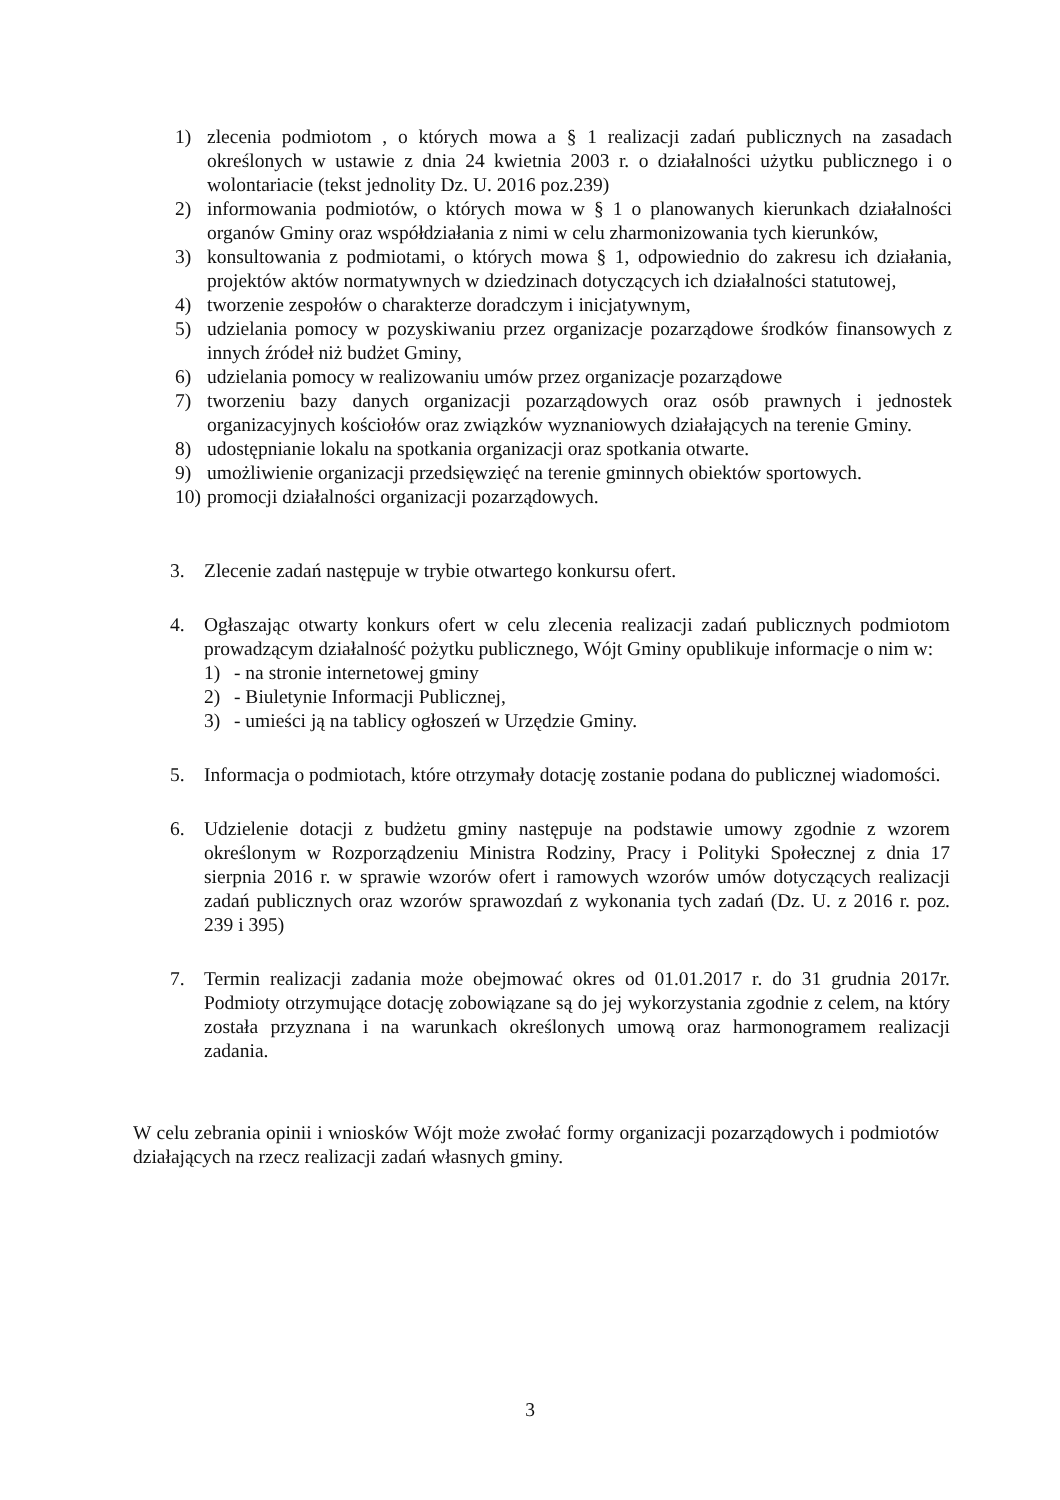1) zlecenia podmiotom , o których mowa a § 1 realizacji zadań publicznych na zasadach określonych w ustawie z dnia 24 kwietnia 2003 r. o działalności użytku publicznego i o wolontariacie (tekst jednolity Dz. U. 2016 poz.239)
2) informowania podmiotów, o których mowa w § 1 o planowanych kierunkach działalności organów Gminy oraz współdziałania z nimi w celu zharmonizowania tych kierunków,
3) konsultowania z podmiotami, o których mowa § 1, odpowiednio do zakresu ich działania, projektów aktów normatywnych w dziedzinach dotyczących ich działalności statutowej,
4) tworzenie zespołów o charakterze doradczym i inicjatywnym,
5) udzielania pomocy w pozyskiwaniu przez organizacje pozarządowe środków finansowych z innych źródeł niż budżet Gminy,
6) udzielania pomocy w realizowaniu umów przez organizacje pozarządowe
7) tworzeniu bazy danych organizacji pozarządowych oraz osób prawnych i jednostek organizacyjnych kościołów oraz związków wyznaniowych działających na terenie Gminy.
8) udostępnianie lokalu na spotkania organizacji oraz spotkania otwarte.
9) umożliwienie organizacji przedsięwzięć na terenie gminnych obiektów sportowych.
10) promocji działalności organizacji pozarządowych.
3. Zlecenie zadań następuje w trybie otwartego konkursu ofert.
4. Ogłaszając otwarty konkurs ofert w celu zlecenia realizacji zadań publicznych podmiotom prowadzącym działalność pożytku publicznego, Wójt Gminy opublikuje informacje o nim w:
1) - na stronie internetowej gminy
2) - Biuletynie Informacji Publicznej,
3) - umieści ją na tablicy ogłoszeń w Urzędzie Gminy.
5. Informacja o podmiotach, które otrzymały dotację zostanie podana do publicznej wiadomości.
6. Udzielenie dotacji z budżetu gminy następuje na podstawie umowy zgodnie z wzorem określonym w Rozporządzeniu Ministra Rodziny, Pracy i Polityki Społecznej z dnia 17 sierpnia 2016 r. w sprawie wzorów ofert i ramowych wzorów umów dotyczących realizacji zadań publicznych oraz wzorów sprawozdań z wykonania tych zadań (Dz. U. z 2016 r. poz. 239 i 395)
7. Termin realizacji zadania może obejmować okres od 01.01.2017 r. do 31 grudnia 2017r. Podmioty otrzymujące dotację zobowiązane są do jej wykorzystania zgodnie z celem, na który została przyznana i na warunkach określonych umową oraz harmonogramem realizacji zadania.
W celu zebrania opinii i wniosków Wójt może zwołać formy organizacji pozarządowych i podmiotów działających na rzecz realizacji zadań własnych gminy.
3